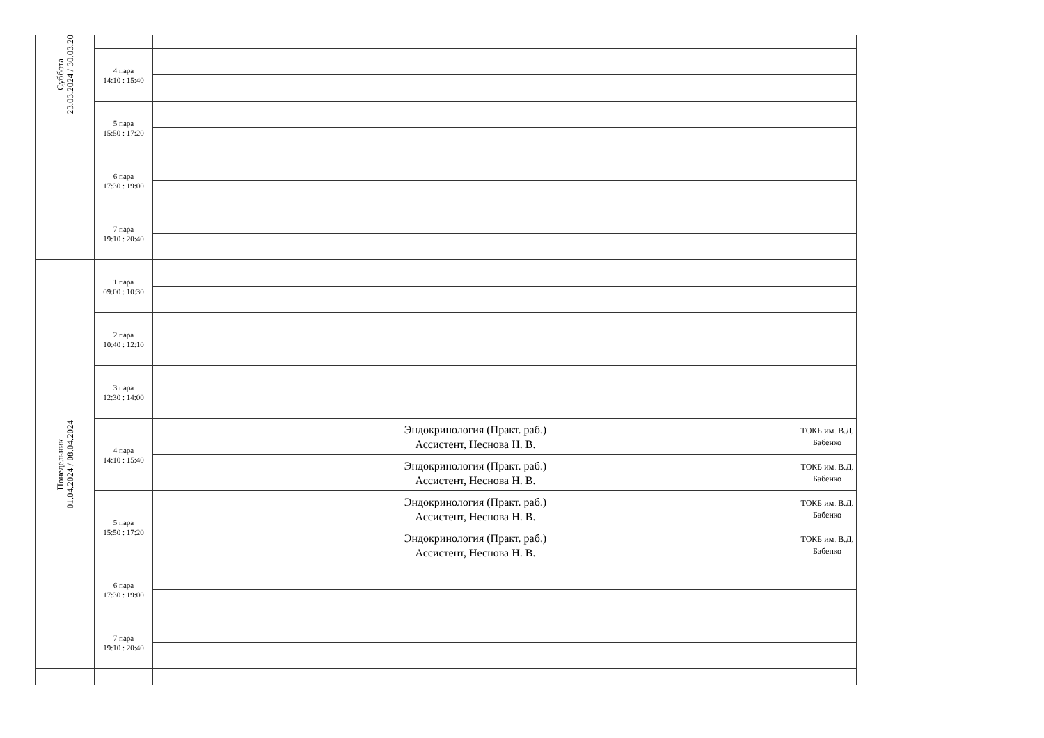| Суббота 23.03.2024 / 30.03.20 | | | |
| | 4 пара 14:10 : 15:40 | | |
| | 5 пара 15:50 : 17:20 | | |
| | 6 пара 17:30 : 19:00 | | |
| | 7 пара 19:10 : 20:40 | | |
| Понедельник 01.04.2024 / 08.04.2024 | 1 пара 09:00 : 10:30 | | |
| | 2 пара 10:40 : 12:10 | | |
| | 3 пара 12:30 : 14:00 | | |
| | 4 пара 14:10 : 15:40 | Эндокринология (Практ. раб.) Ассистент, Неснова Н. В. | ТОКБ им. В.Д. Бабенко |
| | | Эндокринология (Практ. раб.) Ассистент, Неснова Н. В. | ТОКБ им. В.Д. Бабенко |
| | 5 пара 15:50 : 17:20 | Эндокринология (Практ. раб.) Ассистент, Неснова Н. В. | ТОКБ им. В.Д. Бабенко |
| | | Эндокринология (Практ. раб.) Ассистент, Неснова Н. В. | ТОКБ им. В.Д. Бабенко |
| | 6 пара 17:30 : 19:00 | | |
| | 7 пара 19:10 : 20:40 | | |